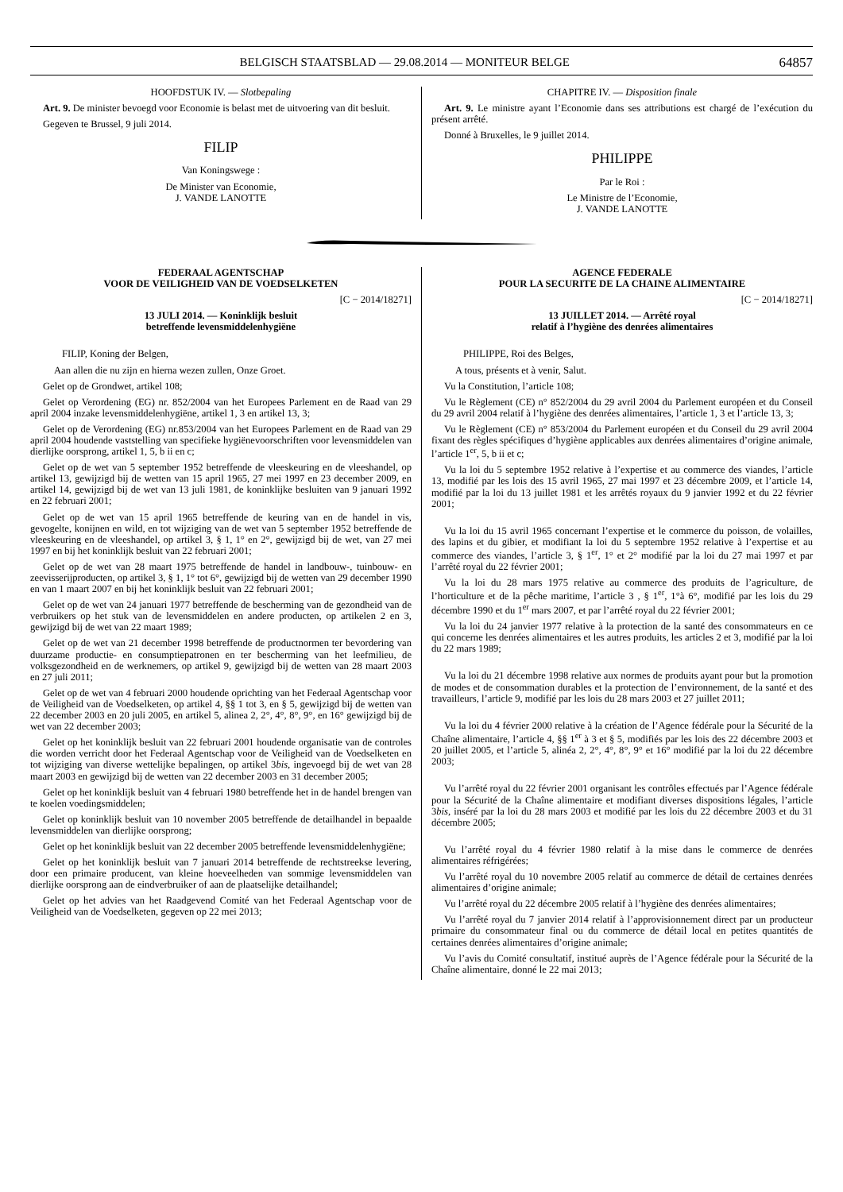BELGISCH STAATSBLAD — 29.08.2014 — MONITEUR BELGE 64857
HOOFDSTUK IV. — Slotbepaling
Art. 9. De minister bevoegd voor Economie is belast met de uitvoering van dit besluit.
Gegeven te Brussel, 9 juli 2014.
FILIP
Van Koningswege :
De Minister van Economie,
J. VANDE LANOTTE
CHAPITRE IV. — Disposition finale
Art. 9. Le ministre ayant l’Economie dans ses attributions est chargé de l’exécution du présent arrêté.
Donné à Bruxelles, le 9 juillet 2014.
PHILIPPE
Par le Roi :
Le Ministre de l’Economie,
J. VANDE LANOTTE
FEDERAAL AGENTSCHAP
VOOR DE VEILIGHEID VAN DE VOEDSELKETEN
[C − 2014/18271]
13 JULI 2014. — Koninklijk besluit
betreffende levensmiddelenhygiëne
FILIP, Koning der Belgen,
Aan allen die nu zijn en hierna wezen zullen, Onze Groet.
Gelet op de Grondwet, artikel 108;
Gelet op Verordening (EG) nr. 852/2004 van het Europees Parlement en de Raad van 29 april 2004 inzake levensmiddelenhygiëne, artikel 1, 3 en artikel 13, 3;
Gelet op de Verordening (EG) nr.853/2004 van het Europees Parlement en de Raad van 29 april 2004 houdende vaststelling van specifieke hygiënevoorschriften voor levensmiddelen van dierlijke oorsprong, artikel 1, 5, b ii en c;
Gelet op de wet van 5 september 1952 betreffende de vleeskeuring en de vleeshandel, op artikel 13, gewijzigd bij de wetten van 15 april 1965, 27 mei 1997 en 23 december 2009, en artikel 14, gewijzigd bij de wet van 13 juli 1981, de koninklijke besluiten van 9 januari 1992 en 22 februari 2001;
Gelet op de wet van 15 april 1965 betreffende de keuring van en de handel in vis, gevogelte, konijnen en wild, en tot wijziging van de wet van 5 september 1952 betreffende de vleeskeuring en de vleeshandel, op artikel 3, § 1, 1° en 2°, gewijzigd bij de wet, van 27 mei 1997 en bij het koninklijk besluit van 22 februari 2001;
Gelet op de wet van 28 maart 1975 betreffende de handel in landbouw-, tuinbouw- en zeevisserijproducten, op artikel 3, § 1, 1° tot 6°, gewijzigd bij de wetten van 29 december 1990 en van 1 maart 2007 en bij het koninklijk besluit van 22 februari 2001;
Gelet op de wet van 24 januari 1977 betreffende de bescherming van de gezondheid van de verbruikers op het stuk van de levensmiddelen en andere producten, op artikelen 2 en 3, gewijzigd bij de wet van 22 maart 1989;
Gelet op de wet van 21 december 1998 betreffende de productnormen ter bevordering van duurzame productie- en consumptiepatronen en ter bescherming van het leefmilieu, de volksgezondheid en de werknemers, op artikel 9, gewijzigd bij de wetten van 28 maart 2003 en 27 juli 2011;
Gelet op de wet van 4 februari 2000 houdende oprichting van het Federaal Agentschap voor de Veiligheid van de Voedselketen, op artikel 4, §§ 1 tot 3, en § 5, gewijzigd bij de wetten van 22 december 2003 en 20 juli 2005, en artikel 5, alinea 2, 2°, 4°, 8°, 9°, en 16° gewijzigd bij de wet van 22 december 2003;
Gelet op het koninklijk besluit van 22 februari 2001 houdende organisatie van de controles die worden verricht door het Federaal Agentschap voor de Veiligheid van de Voedselketen en tot wijziging van diverse wettelijke bepalingen, op artikel 3bis, ingevoegd bij de wet van 28 maart 2003 en gewijzigd bij de wetten van 22 december 2003 en 31 december 2005;
Gelet op het koninklijk besluit van 4 februari 1980 betreffende het in de handel brengen van te koelen voedingsmiddelen;
Gelet op koninklijk besluit van 10 november 2005 betreffende de detailhandel in bepaalde levensmiddelen van dierlijke oorsprong;
Gelet op het koninklijk besluit van 22 december 2005 betreffende levensmiddelenhygiëne;
Gelet op het koninklijk besluit van 7 januari 2014 betreffende de rechtstreekse levering, door een primaire producent, van kleine hoeveelheden van sommige levensmiddelen van dierlijke oorsprong aan de eindverbruiker of aan de plaatselijke detailhandel;
Gelet op het advies van het Raadgevend Comité van het Federaal Agentschap voor de Veiligheid van de Voedselketen, gegeven op 22 mei 2013;
AGENCE FEDERALE
POUR LA SECURITE DE LA CHAINE ALIMENTAIRE
[C − 2014/18271]
13 JUILLET 2014. — Arrêté royal
relatif à l’hygiène des denrées alimentaires
PHILIPPE, Roi des Belges,
A tous, présents et à venir, Salut.
Vu la Constitution, l’article 108;
Vu le Règlement (CE) n° 852/2004 du 29 avril 2004 du Parlement européen et du Conseil du 29 avril 2004 relatif à l’hygiène des denrées alimentaires, l’article 1, 3 et l’article 13, 3;
Vu le Règlement (CE) n° 853/2004 du Parlement européen et du Conseil du 29 avril 2004 fixant des règles spécifiques d’hygiène applicables aux denrées alimentaires d’origine animale, l’article 1<sup>er</sup>, 5, b ii et c;
Vu la loi du 5 septembre 1952 relative à l’expertise et au commerce des viandes, l’article 13, modifié par les lois des 15 avril 1965, 27 mai 1997 et 23 décembre 2009, et l’article 14, modifié par la loi du 13 juillet 1981 et les arrêtés royaux du 9 janvier 1992 et du 22 février 2001;
Vu la loi du 15 avril 1965 concernant l’expertise et le commerce du poisson, de volailles, des lapins et du gibier, et modifiant la loi du 5 septembre 1952 relative à l’expertise et au commerce des viandes, l’article 3, § 1<sup>er</sup>, 1° et 2° modifié par la loi du 27 mai 1997 et par l’arrêté royal du 22 février 2001;
Vu la loi du 28 mars 1975 relative au commerce des produits de l’agriculture, de l’horticulture et de la pêche maritime, l’article 3 , § 1<sup>er</sup>, 1°à 6°, modifié par les lois du 29 décembre 1990 et du 1<sup>er</sup> mars 2007, et par l’arrêté royal du 22 février 2001;
Vu la loi du 24 janvier 1977 relative à la protection de la santé des consommateurs en ce qui concerne les denrées alimentaires et les autres produits, les articles 2 et 3, modifié par la loi du 22 mars 1989;
Vu la loi du 21 décembre 1998 relative aux normes de produits ayant pour but la promotion de modes et de consommation durables et la protection de l’environnement, de la santé et des travailleurs, l’article 9, modifié par les lois du 28 mars 2003 et 27 juillet 2011;
Vu la loi du 4 février 2000 relative à la création de l’Agence fédérale pour la Sécurité de la Chaîne alimentaire, l’article 4, §§ 1<sup>er</sup> à 3 et § 5, modifiés par les lois des 22 décembre 2003 et 20 juillet 2005, et l’article 5, alinéa 2, 2°, 4°, 8°, 9° et 16° modifié par la loi du 22 décembre 2003;
Vu l’arrêté royal du 22 février 2001 organisant les contrôles effectués par l’Agence fédérale pour la Sécurité de la Chaîne alimentaire et modifiant diverses dispositions légales, l’article 3bis, inséré par la loi du 28 mars 2003 et modifié par les lois du 22 décembre 2003 et du 31 décembre 2005;
Vu l’arrêté royal du 4 février 1980 relatif à la mise dans le commerce de denrées alimentaires réfrigérées;
Vu l’arrêté royal du 10 novembre 2005 relatif au commerce de détail de certaines denrées alimentaires d’origine animale;
Vu l’arrêté royal du 22 décembre 2005 relatif à l’hygiène des denrées alimentaires;
Vu l’arrêté royal du 7 janvier 2014 relatif à l’approvisionnement direct par un producteur primaire du consommateur final ou du commerce de détail local en petites quantités de certaines denrées alimentaires d’origine animale;
Vu l’avis du Comité consultatif, institué auprès de l’Agence fédérale pour la Sécurité de la Chaîne alimentaire, donné le 22 mai 2013;